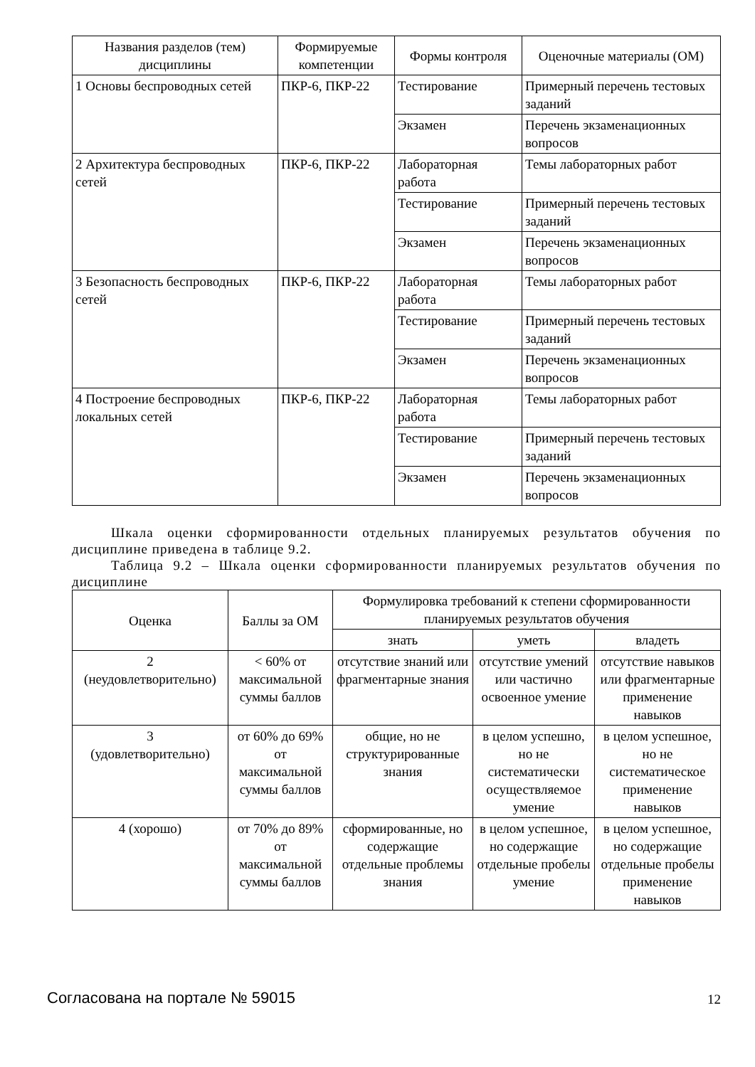| Названия разделов (тем) дисциплины | Формируемые компетенции | Формы контроля | Оценочные материалы (ОМ) |
| --- | --- | --- | --- |
| 1 Основы беспроводных сетей | ПКР-6, ПКР-22 | Тестирование | Примерный перечень тестовых заданий |
| | | Экзамен | Перечень экзаменационных вопросов |
| 2 Архитектура беспроводных сетей | ПКР-6, ПКР-22 | Лабораторная работа | Темы лабораторных работ |
| | | Тестирование | Примерный перечень тестовых заданий |
| | | Экзамен | Перечень экзаменационных вопросов |
| 3 Безопасность беспроводных сетей | ПКР-6, ПКР-22 | Лабораторная работа | Темы лабораторных работ |
| | | Тестирование | Примерный перечень тестовых заданий |
| | | Экзамен | Перечень экзаменационных вопросов |
| 4 Построение беспроводных локальных сетей | ПКР-6, ПКР-22 | Лабораторная работа | Темы лабораторных работ |
| | | Тестирование | Примерный перечень тестовых заданий |
| | | Экзамен | Перечень экзаменационных вопросов |
Шкала оценки сформированности отдельных планируемых результатов обучения по дисциплине приведена в таблице 9.2.
Таблица 9.2 – Шкала оценки сформированности планируемых результатов обучения по дисциплине
| Оценка | Баллы за ОМ | Формулировка требований к степени сформированности планируемых результатов обучения | | |
| --- | --- | --- | --- | --- |
| | | знать | уметь | владеть |
| 2 (неудовлетворительно) | < 60% от максимальной суммы баллов | отсутствие знаний или фрагментарные знания | отсутствие умений или частично освоенное умение | отсутствие навыков или фрагментарные применение навыков |
| 3 (удовлетворительно) | от 60% до 69% от максимальной суммы баллов | общие, но не структурированные знания | в целом успешно, но не систематически осуществляемое умение | в целом успешное, но не систематическое применение навыков |
| 4 (хорошо) | от 70% до 89% от максимальной суммы баллов | сформированные, но содержащие отдельные проблемы знания | в целом успешное, но содержащие отдельные пробелы умение | в целом успешное, но содержащие отдельные пробелы применение навыков |
Согласована на портале № 59015 12